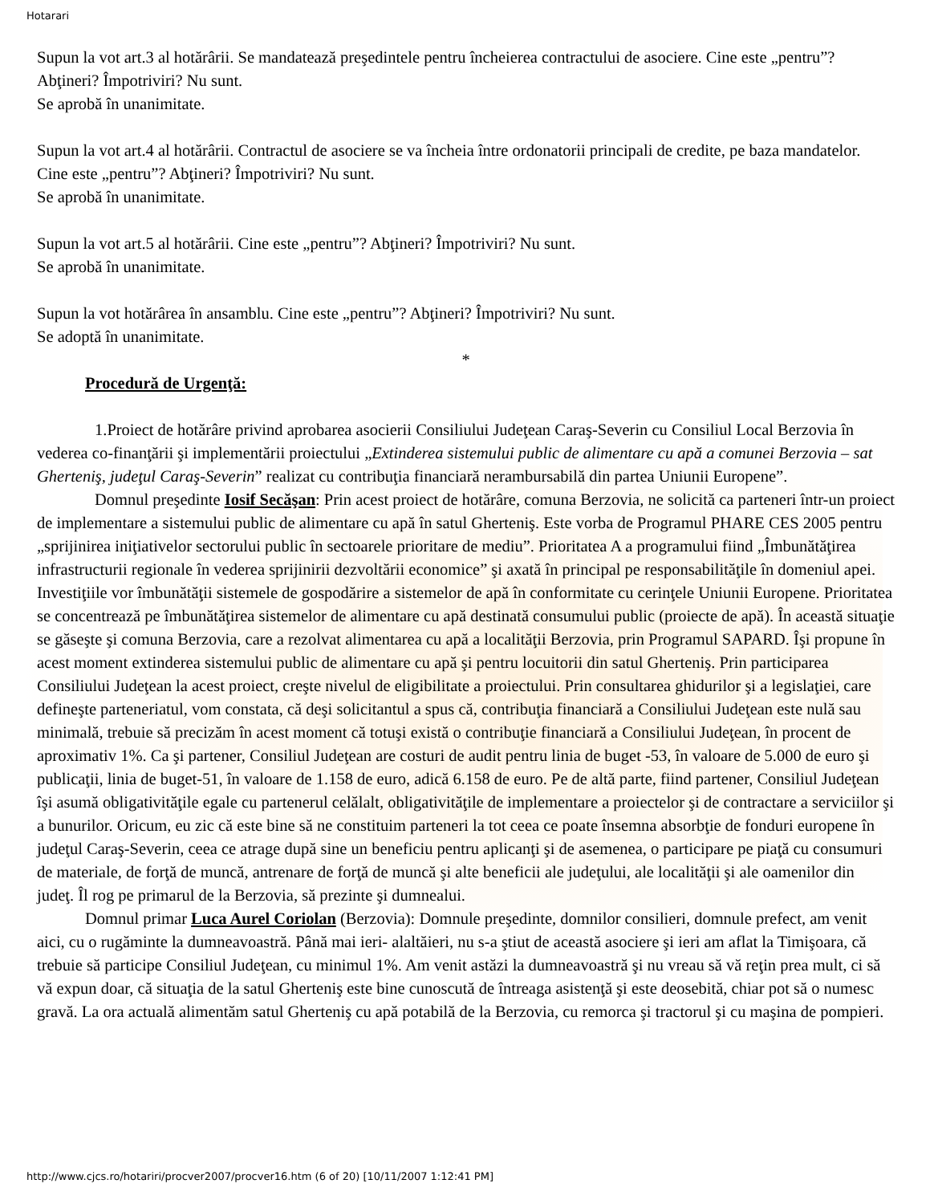Hotarari
Supun la vot art.3 al hotărârii. Se mandatează preşedintele pentru încheierea contractului de asociere. Cine este „pentru”? Abţineri? Împotriviri? Nu sunt.
Se aprobă în unanimitate.
Supun la vot art.4 al hotărârii. Contractul de asociere se va încheia între ordonatorii principali de credite, pe baza mandatelor. Cine este „pentru”? Abţineri? Împotriviri? Nu sunt.
Se aprobă în unanimitate.
Supun la vot art.5 al hotărârii. Cine este „pentru”? Abţineri? Împotriviri? Nu sunt.
Se aprobă în unanimitate.
Supun la vot hotărârea în ansamblu. Cine este „pentru”? Abţineri? Împotriviri? Nu sunt.
Se adoptă în unanimitate.
*
Procedură de Urgenţă:
1.Proiect de hotărâre privind aprobarea asocierii Consiliului Judeţean Caraş-Severin cu Consiliul Local Berzovia în vederea co-finanţării şi implementării proiectului „Extinderea sistemului public de alimentare cu apă a comunei Berzovia – sat Gherteniş, judeţul Caraş-Severin” realizat cu contribuţia financiară nerambursabilă din partea Uniunii Europene”.
Domnul preşedinte Iosif Secăşan: Prin acest proiect de hotărâre, comuna Berzovia, ne solicită ca parteneri într-un proiect de implementare a sistemului public de alimentare cu apă în satul Gherteniş. Este vorba de Programul PHARE CES 2005 pentru „sprijinirea iniţiativelor sectorului public în sectoarele prioritare de mediu”. Prioritatea A a programului fiind „Îmbunătăţirea infrastructurii regionale în vederea sprijinirii dezvoltării economice” şi axată în principal pe responsabilităţile în domeniul apei. Investiţiile vor îmbunătăţii sistemele de gospodărire a sistemelor de apă în conformitate cu cerinţele Uniunii Europene. Prioritatea se concentrează pe îmbunătăţirea sistemelor de alimentare cu apă destinată consumului public (proiecte de apă). În această situaţie se găseşte şi comuna Berzovia, care a rezolvat alimentarea cu apă a localităţii Berzovia, prin Programul SAPARD. Îşi propune în acest moment extinderea sistemului public de alimentare cu apă şi pentru locuitorii din satul Gherteniş. Prin participarea Consiliului Judeţean la acest proiect, creşte nivelul de eligibilitate a proiectului. Prin consultarea ghidurilor şi a legislaţiei, care defineşte parteneriatul, vom constata, că deşi solicitantul a spus că, contribuţia financiară a Consiliului Judeţean este nulă sau minimală, trebuie să precizăm în acest moment că totuşi există o contribuţie financiară a Consiliului Judeţean, în procent de aproximativ 1%. Ca şi partener, Consiliul Judeţean are costuri de audit pentru linia de buget -53, în valoare de 5.000 de euro şi publicaţii, linia de buget-51, în valoare de 1.158 de euro, adică 6.158 de euro. Pe de altă parte, fiind partener, Consiliul Judeţean îşi asumă obligativităţile egale cu partenerul celălalt, obligativităţile de implementare a proiectelor şi de contractare a serviciilor şi a bunurilor. Oricum, eu zic că este bine să ne constituim parteneri la tot ceea ce poate însemna absorbţie de fonduri europene în judeţul Caraş-Severin, ceea ce atrage după sine un beneficiu pentru aplicanţi şi de asemenea, o participare pe piaţă cu consumuri de materiale, de forţă de muncă, antrenare de forţă de muncă şi alte beneficii ale judeţului, ale localităţii şi ale oamenilor din judeţ. Îl rog pe primarul de la Berzovia, să prezinte şi dumnealui.
Domnul primar Luca Aurel Coriolan (Berzovia): Domnule preşedinte, domnilor consilieri, domnule prefect, am venit aici, cu o rugăminte la dumneavoastră. Până mai ieri- alaltăieri, nu s-a ştiut de această asociere şi ieri am aflat la Timişoara, că trebuie să participe Consiliul Judeţean, cu minimul 1%. Am venit astăzi la dumneavoastră şi nu vreau să vă reţin prea mult, ci să vă expun doar, că situaţia de la satul Gherteniş este bine cunoscută de întreaga asistenţă şi este deosebită, chiar pot să o numesc gravă. La ora actuală alimentăm satul Gherteniş cu apă potabilă de la Berzovia, cu remorca şi tractorul şi cu maşina de pompieri.
http://www.cjcs.ro/hotariri/procver2007/procver16.htm (6 of 20) [10/11/2007 1:12:41 PM]